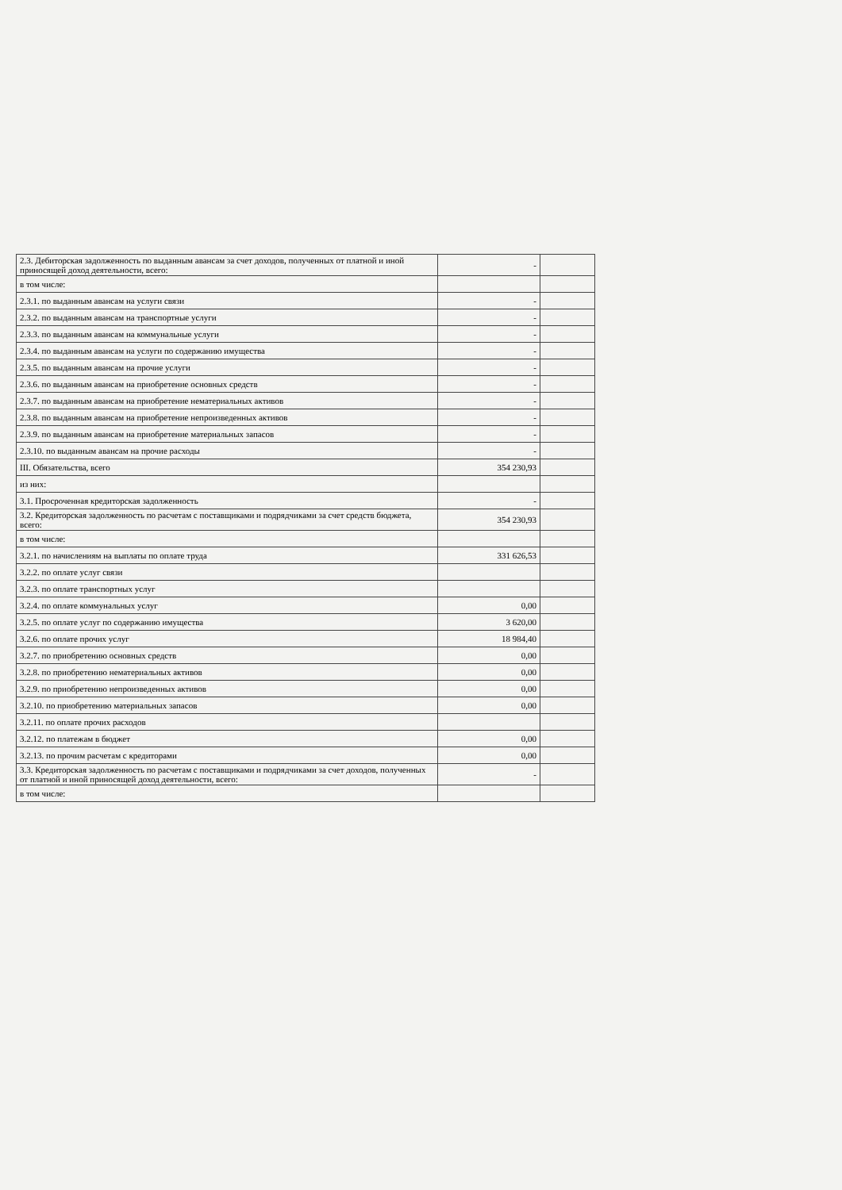| 2.3. Дебиторская задолженность по выданным авансам за счет доходов, полученных от платной и иной приносящей доход деятельности, всего: | - | |
| в том числе: | | |
| 2.3.1. по выданным авансам на услуги связи | - | |
| 2.3.2. по выданным авансам на транспортные услуги | - | |
| 2.3.3. по выданным авансам на коммунальные услуги | - | |
| 2.3.4. по выданным авансам на услуги по содержанию имущества | - | |
| 2.3.5. по выданным авансам на прочие услуги | - | |
| 2.3.6. по выданным авансам на приобретение основных средств | - | |
| 2.3.7. по выданным авансам на приобретение нематериальных активов | - | |
| 2.3.8. по выданным авансам на приобретение непроизведенных активов | - | |
| 2.3.9. по выданным авансам на приобретение материальных запасов | - | |
| 2.3.10. по выданным авансам на прочие расходы | - | |
| III. Обязательства, всего | 354 230,93 | |
| из них: | | |
| 3.1. Просроченная кредиторская задолженность | - | |
| 3.2. Кредиторская задолженность по расчетам с поставщиками и подрядчиками за счет средств бюджета, всего: | 354 230,93 | |
| в том числе: | | |
| 3.2.1. по начислениям на выплаты по оплате труда | 331 626,53 | |
| 3.2.2. по оплате услуг связи | | |
| 3.2.3. по оплате транспортных услуг | | |
| 3.2.4. по оплате коммунальных услуг | 0,00 | |
| 3.2.5. по оплате услуг по содержанию имущества | 3 620,00 | |
| 3.2.6. по оплате прочих услуг | 18 984,40 | |
| 3.2.7. по приобретению основных средств | 0,00 | |
| 3.2.8. по приобретению нематериальных активов | 0,00 | |
| 3.2.9. по приобретению непроизведенных активов | 0,00 | |
| 3.2.10. по приобретению материальных запасов | 0,00 | |
| 3.2.11. по оплате прочих расходов | | |
| 3.2.12. по платежам в бюджет | 0,00 | |
| 3.2.13. по прочим расчетам с кредиторами | 0,00 | |
| 3.3. Кредиторская задолженность по расчетам с поставщиками и подрядчиками за счет доходов, полученных от платной и иной приносящей доход деятельности, всего: | - | |
| в том числе: | | |